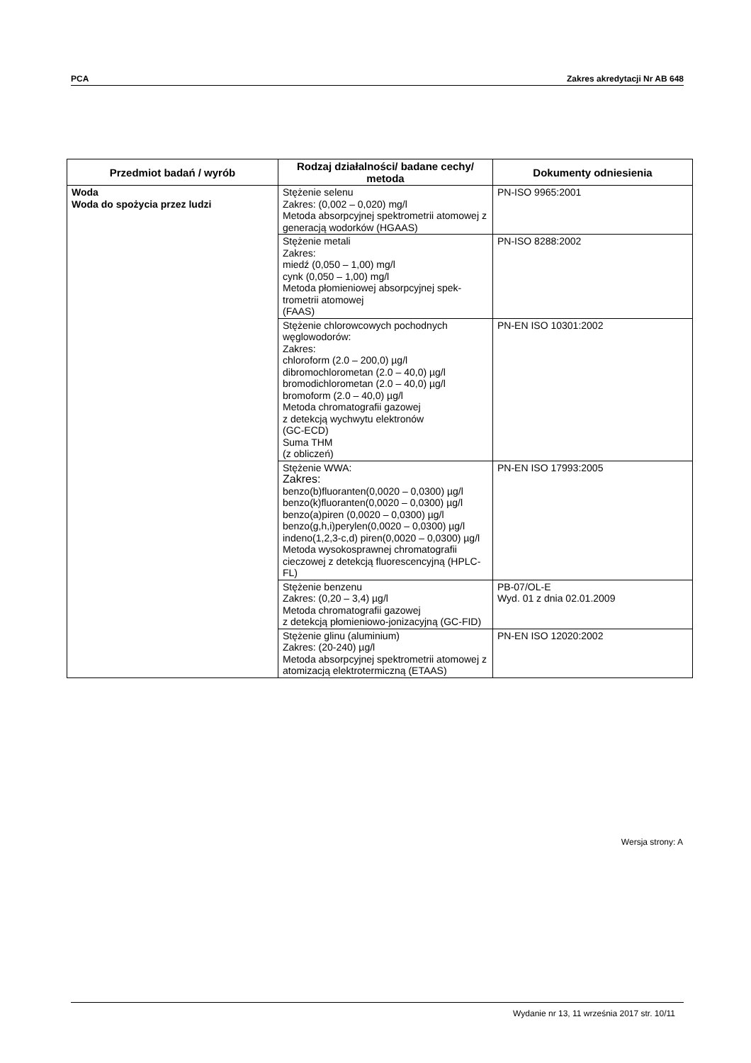PCA Zakres akredytacji Nr AB 648
| Przedmiot badań / wyrób | Rodzaj działalności/ badane cechy/ metoda | Dokumenty odniesienia |
| --- | --- | --- |
| Woda Woda do spożycia przez ludzi | Stężenie selenu Zakres: (0,002 – 0,020) mg/l Metoda absorpcyjnej spektrometrii atomowej z generacją wodorków (HGAAS) | PN-ISO 9965:2001 |
| | Stężenie metali Zakres: miedź (0,050 – 1,00) mg/l cynk (0,050 – 1,00) mg/l Metoda płomieniowej absorpcyjnej spek-trometrii atomowej (FAAS) | PN-ISO 8288:2002 |
| | Stężenie chlorowcowych pochodnych węglowodorów: Zakres: chloroform (2.0 – 200,0) µg/l dibromochlorometan (2.0 – 40,0) µg/l bromodichlorometan (2.0 – 40,0) µg/l bromoform (2.0 – 40,0) µg/l Metoda chromatografii gazowej z detekcją wychwytu elektronów (GC-ECD) Suma THM (z obliczeń) | PN-EN ISO 10301:2002 |
| | Stężenie WWA: Zakres: benzo(b)fluoranten(0,0020 – 0,0300) µg/l benzo(k)fluoranten(0,0020 – 0,0300) µg/l benzo(a)piren (0,0020 – 0,0300) µg/l benzo(g,h,i)perylen(0,0020 – 0,0300) µg/l indeno(1,2,3-c,d) piren(0,0020 – 0,0300) µg/l Metoda wysokosprawnej chromatografii cieczowej z detekcją fluorescencyjną (HPLC-FL) | PN-EN ISO 17993:2005 |
| | Stężenie benzenu Zakres: (0,20 – 3,4) µg/l Metoda chromatografii gazowej z detekcją płomieniowo-jonizacyjną (GC-FID) | PB-07/OL-E Wyd. 01 z dnia 02.01.2009 |
| | Stężenie glinu (aluminium) Zakres: (20-240) µg/l Metoda absorpcyjnej spektrometrii atomowej z atomizacją elektrotermiczną (ETAAS) | PN-EN ISO 12020:2002 |
Wersja strony: A
Wydanie nr 13, 11 września 2017 str. 10/11